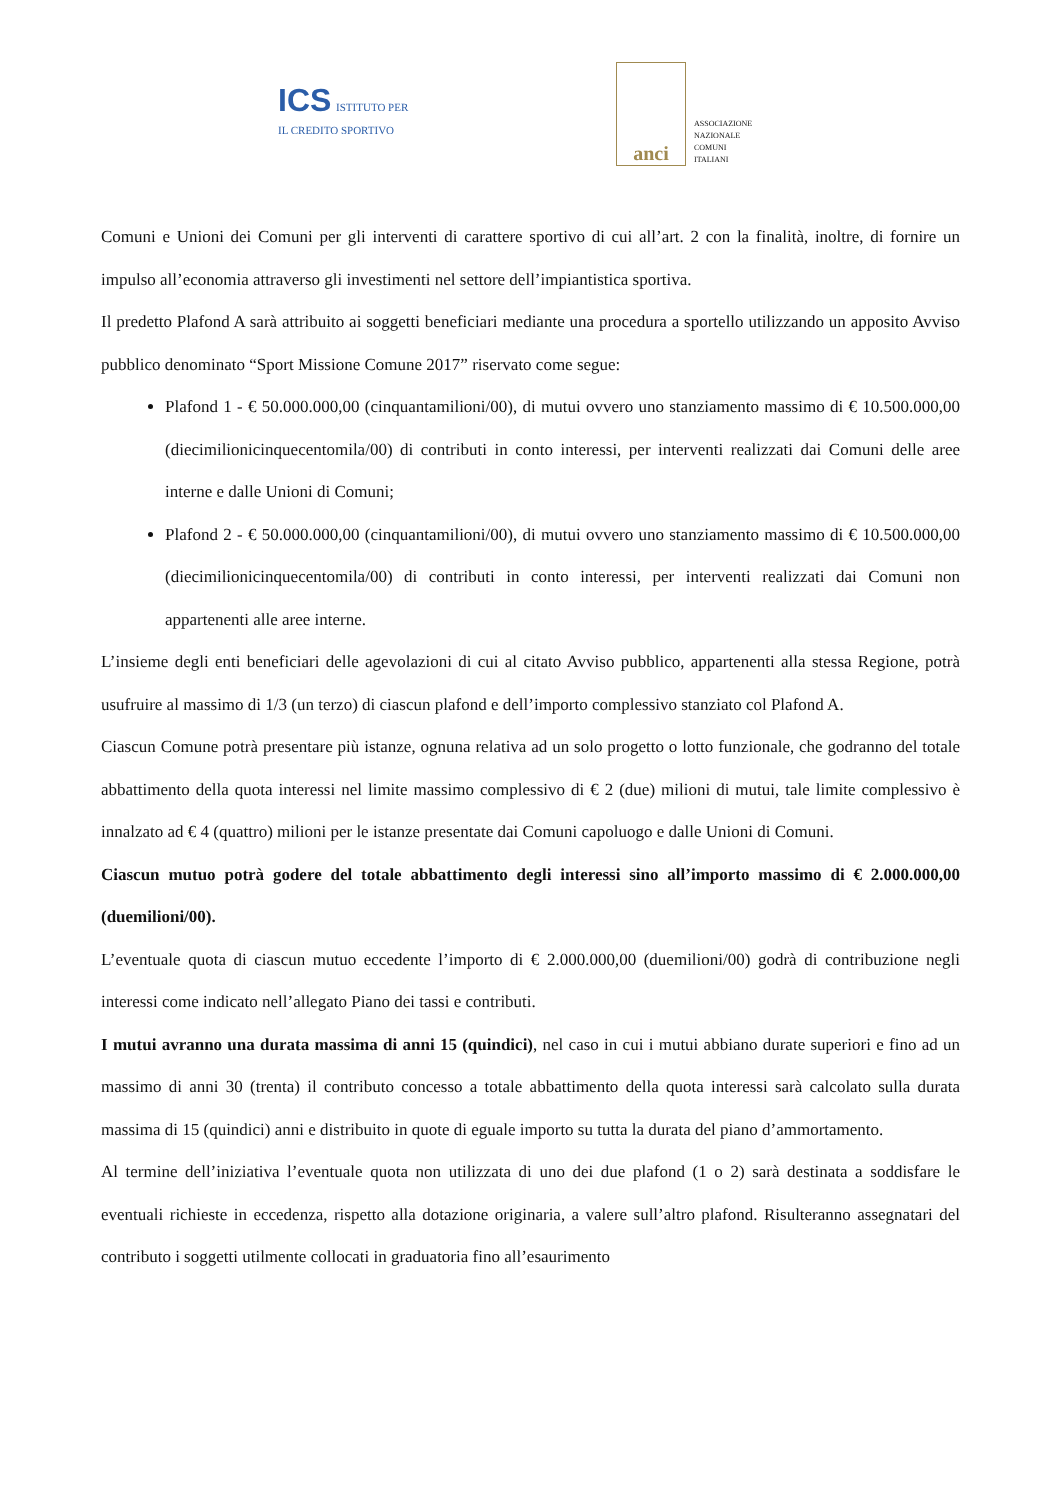ICS ISTITUTO PER
IL CREDITO SPORTIVO
anci
ASSOCIAZIONE
NAZIONALE
COMUNI
ITALIANI
Comuni e Unioni dei Comuni per gli interventi di carattere sportivo di cui all’art. 2 con la finalità, inoltre, di fornire un impulso all’economia attraverso gli investimenti nel settore dell’impiantistica sportiva.
Il predetto Plafond A sarà attribuito ai soggetti beneficiari mediante una procedura a sportello utilizzando un apposito Avviso pubblico denominato “Sport Missione Comune 2017” riservato come segue:
Plafond 1 - € 50.000.000,00 (cinquantamilioni/00), di mutui ovvero uno stanziamento massimo di € 10.500.000,00 (diecimilionicinquecentomila/00) di contributi in conto interessi, per interventi realizzati dai Comuni delle aree interne e dalle Unioni di Comuni;
Plafond 2 - € 50.000.000,00 (cinquantamilioni/00), di mutui ovvero uno stanziamento massimo di € 10.500.000,00 (diecimilionicinquecentomila/00) di contributi in conto interessi, per interventi realizzati dai Comuni non appartenenti alle aree interne.
L’insieme degli enti beneficiari delle agevolazioni di cui al citato Avviso pubblico, appartenenti alla stessa Regione, potrà usufruire al massimo di 1/3 (un terzo) di ciascun plafond e dell’importo complessivo stanziato col Plafond A.
Ciascun Comune potrà presentare più istanze, ognuna relativa ad un solo progetto o lotto funzionale, che godranno del totale abbattimento della quota interessi nel limite massimo complessivo di € 2 (due) milioni di mutui, tale limite complessivo è innalzato ad € 4 (quattro) milioni per le istanze presentate dai Comuni capoluogo e dalle Unioni di Comuni.
Ciascun mutuo potrà godere del totale abbattimento degli interessi sino all’importo massimo di € 2.000.000,00 (duemilioni/00).
L’eventuale quota di ciascun mutuo eccedente l’importo di € 2.000.000,00 (duemilioni/00) godrà di contribuzione negli interessi come indicato nell’allegato Piano dei tassi e contributi.
I mutui avranno una durata massima di anni 15 (quindici), nel caso in cui i mutui abbiano durate superiori e fino ad un massimo di anni 30 (trenta) il contributo concesso a totale abbattimento della quota interessi sarà calcolato sulla durata massima di 15 (quindici) anni e distribuito in quote di eguale importo su tutta la durata del piano d’ammortamento.
Al termine dell’iniziativa l’eventuale quota non utilizzata di uno dei due plafond (1 o 2) sarà destinata a soddisfare le eventuali richieste in eccedenza, rispetto alla dotazione originaria, a valere sull’altro plafond. Risulteranno assegnatari del contributo i soggetti utilmente collocati in graduatoria fino all’esaurimento